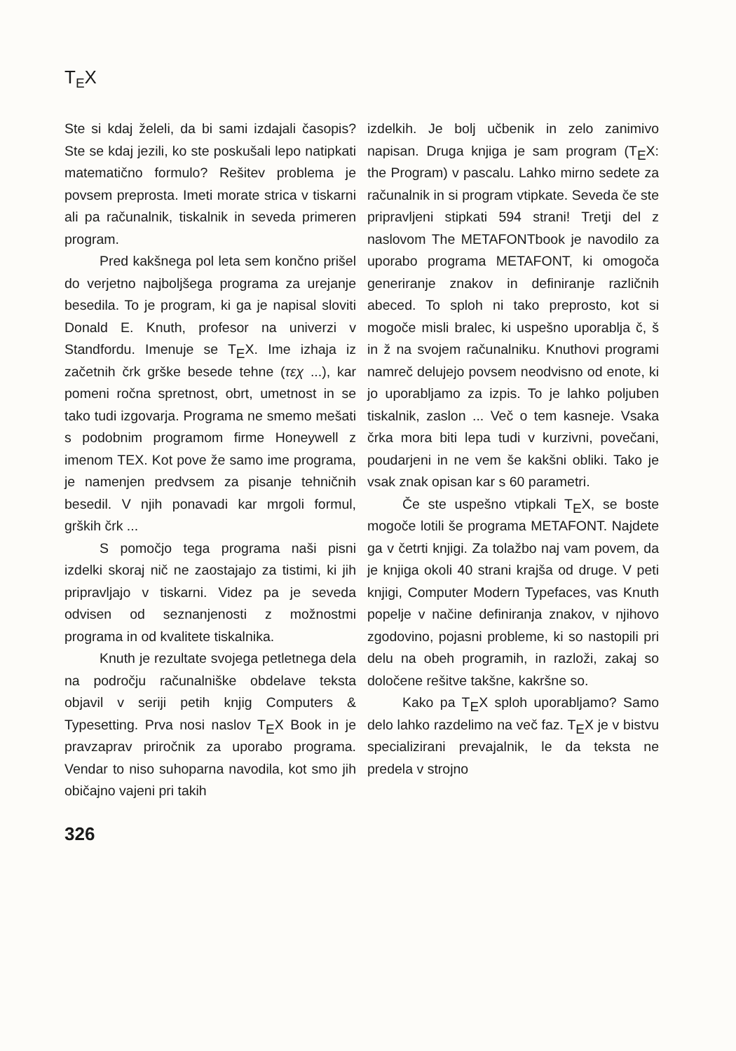T<sub>E</sub>X
Ste si kdaj želeli, da bi sami izdajali časopis? Ste se kdaj jezili, ko ste poskušali lepo natipkati matematično formulo? Rešitev problema je povsem preprosta. Imeti morate strica v tiskarni ali pa računalnik, tiskalnik in seveda primeren program.
Pred kakšnega pol leta sem končno prišel do verjetno najboljšega programa za urejanje besedila. To je program, ki ga je napisal sloviti Donald E. Knuth, profesor na univerzi v Standfordu. Imenuje se T<sub>E</sub>X. Ime izhaja iz začetnih črk grške besede tehne (τεχ ...), kar pomeni ročna spretnost, obrt, umetnost in se tako tudi izgovarja. Programa ne smemo mešati s podobnim programom firme Honeywell z imenom TEX. Kot pove že samo ime programa, je namenjen predvsem za pisanje tehničnih besedil. V njih ponavadi kar mrgoli formul, grških črk ...
S pomočjo tega programa naši pisni izdelki skoraj nič ne zaostajajo za tistimi, ki jih pripravljajo v tiskarni. Videz pa je seveda odvisen od seznanjenosti z možnostmi programa in od kvalitete tiskalnika.
Knuth je rezultate svojega petletnega dela na področju računalniške obdelave teksta objavil v seriji petih knjig Computers & Typesetting. Prva nosi naslov T<sub>E</sub>X Book in je pravzaprav priročnik za uporabo programa. Vendar to niso suhoparna navodila, kot smo jih običajno vajeni pri takih
izdelkih. Je bolj učbenik in zelo zanimivo napisan. Druga knjiga je sam program (T<sub>E</sub>X: the Program) v pascalu. Lahko mirno sedete za računalnik in si program vtipkate. Seveda če ste pripravljeni stipkati 594 strani! Tretji del z naslovom The METAFONTbook je navodilo za uporabo programa METAFONT, ki omogoča generiranje znakov in definiranje različnih abeced. To sploh ni tako preprosto, kot si mogoče misli bralec, ki uspešno uporablja č, š in ž na svojem računalniku. Knuthovi programi namreč delujejo povsem neodvisno od enote, ki jo uporabljamo za izpis. To je lahko poljuben tiskalnik, zaslon ... Več o tem kasneje. Vsaka črka mora biti lepa tudi v kurzivni, povečani, poudarjeni in ne vem še kakšni obliki. Tako je vsak znak opisan kar s 60 parametri.
Če ste uspešno vtipkali T<sub>E</sub>X, se boste mogoče lotili še programa METAFONT. Najdete ga v četrti knjigi. Za tolažbo naj vam povem, da je knjiga okoli 40 strani krajša od druge. V peti knjigi, Computer Modern Typefaces, vas Knuth popelje v načine definiranja znakov, v njihovo zgodovino, pojasni probleme, ki so nastopili pri delu na obeh programih, in razloži, zakaj so določene rešitve takšne, kakršne so.
Kako pa T<sub>E</sub>X sploh uporabljamo? Samo delo lahko razdelimo na več faz. T<sub>E</sub>X je v bistvu specializirani prevajalnik, le da teksta ne predela v strojno
326